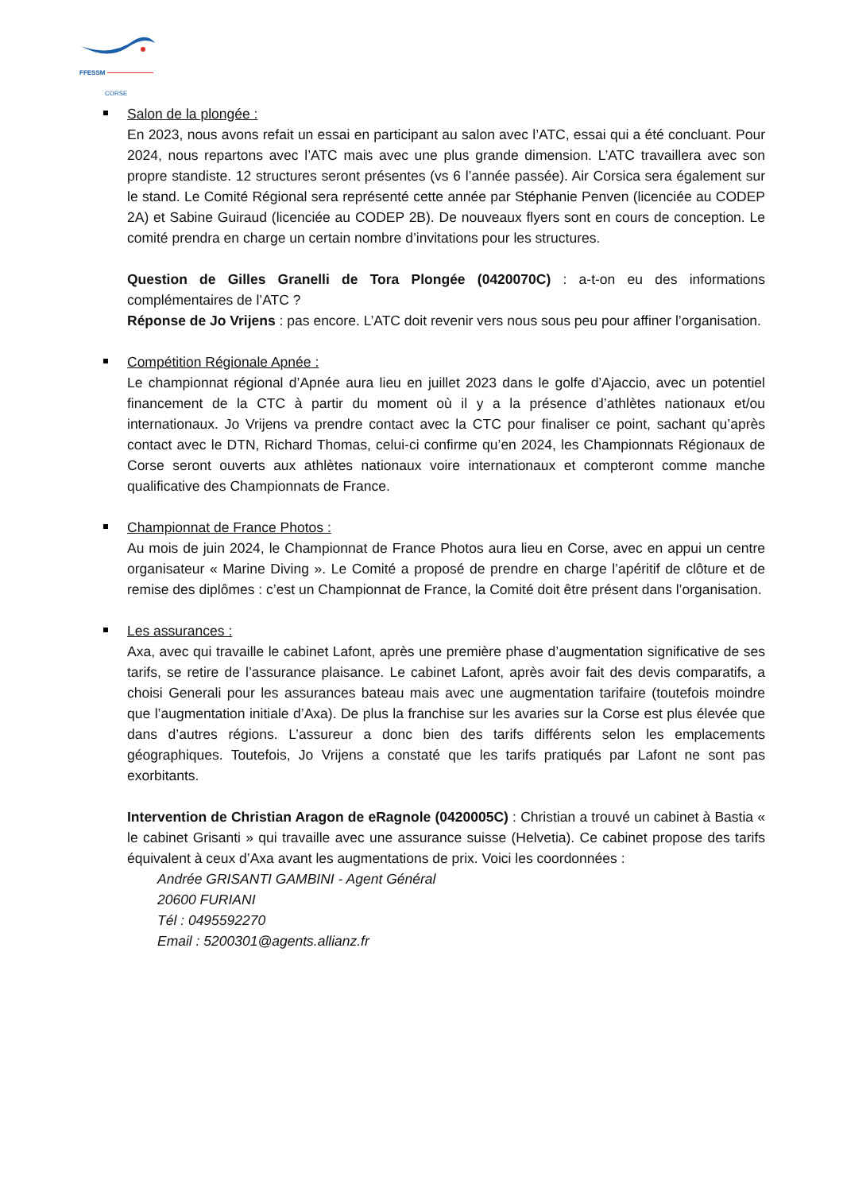FFESSM
CORSE
Salon de la plongée :
En 2023, nous avons refait un essai en participant au salon avec l’ATC, essai qui a été concluant. Pour 2024, nous repartons avec l’ATC mais avec une plus grande dimension. L’ATC travaillera avec son propre standiste. 12 structures seront présentes (vs 6 l’année passée). Air Corsica sera également sur le stand. Le Comité Régional sera représenté cette année par Stéphanie Penven (licenciée au CODEP 2A) et Sabine Guiraud (licenciée au CODEP 2B). De nouveaux flyers sont en cours de conception. Le comité prendra en charge un certain nombre d’invitations pour les structures.
Question de Gilles Granelli de Tora Plongée (0420070C) : a-t-on eu des informations complémentaires de l’ATC ?
Réponse de Jo Vrijens : pas encore. L’ATC doit revenir vers nous sous peu pour affiner l’organisation.
Compétition Régionale Apnée :
Le championnat régional d’Apnée aura lieu en juillet 2023 dans le golfe d’Ajaccio, avec un potentiel financement de la CTC à partir du moment où il y a la présence d’athlètes nationaux et/ou internationaux. Jo Vrijens va prendre contact avec la CTC pour finaliser ce point, sachant qu’après contact avec le DTN, Richard Thomas, celui-ci confirme qu’en 2024, les Championnats Régionaux de Corse seront ouverts aux athlètes nationaux voire internationaux et compteront comme manche qualificative des Championnats de France.
Championnat de France Photos :
Au mois de juin 2024, le Championnat de France Photos aura lieu en Corse, avec en appui un centre organisateur « Marine Diving ». Le Comité a proposé de prendre en charge l’apéritif de clôture et de remise des diplômes : c’est un Championnat de France, la Comité doit être présent dans l’organisation.
Les assurances :
Axa, avec qui travaille le cabinet Lafont, après une première phase d’augmentation significative de ses tarifs, se retire de l’assurance plaisance. Le cabinet Lafont, après avoir fait des devis comparatifs, a choisi Generali pour les assurances bateau mais avec une augmentation tarifaire (toutefois moindre que l’augmentation initiale d’Axa). De plus la franchise sur les avaries sur la Corse est plus élevée que dans d’autres régions. L’assureur a donc bien des tarifs différents selon les emplacements géographiques. Toutefois, Jo Vrijens a constaté que les tarifs pratiqués par Lafont ne sont pas exorbitants.
Intervention de Christian Aragon de eRagnole (0420005C) : Christian a trouvé un cabinet à Bastia « le cabinet Grisanti » qui travaille avec une assurance suisse (Helvetia). Ce cabinet propose des tarifs équivalent à ceux d’Axa avant les augmentations de prix. Voici les coordonnées :
Andrée GRISANTI GAMBINI - Agent Général
20600 FURIANI
Tél : 0495592270
Email : 5200301@agents.allianz.fr